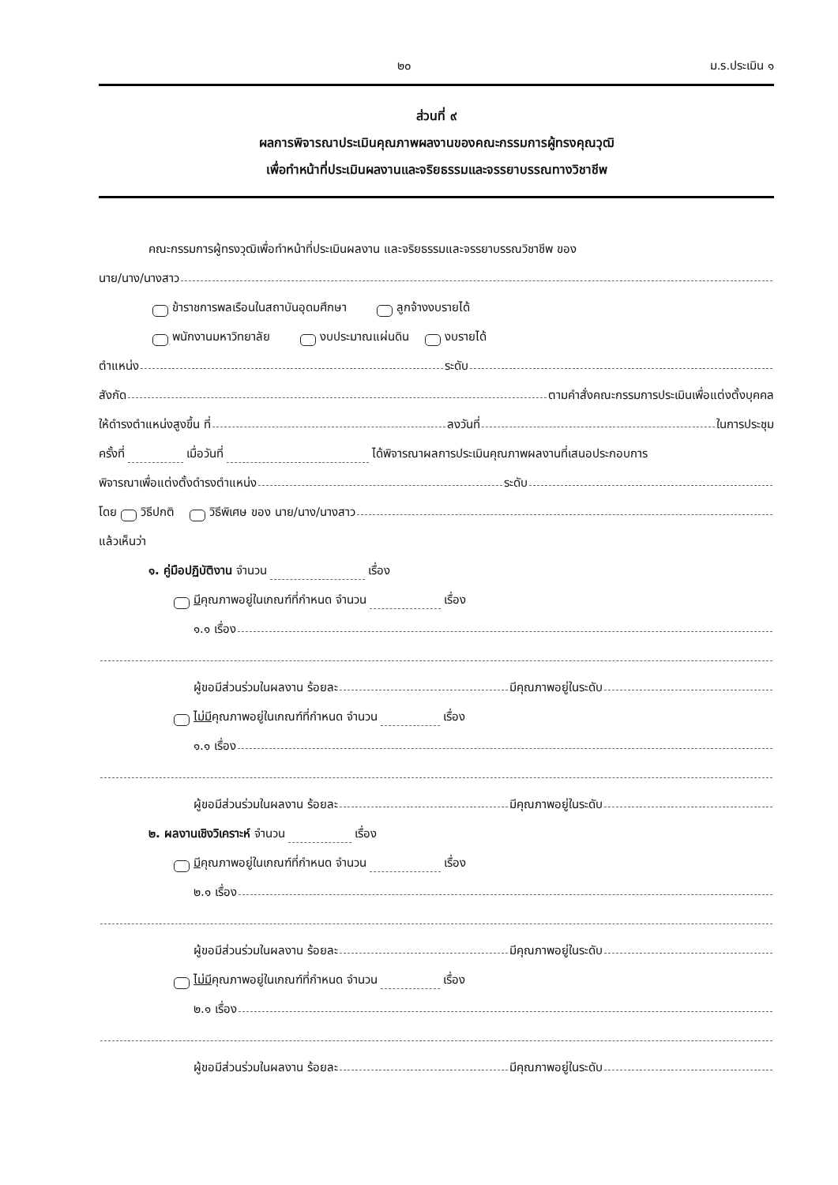๒๐ ม.ร.ประเมิน ๑
ส่วนที่ ๙
ผลการพิจารณาประเมินคุณภาพผลงานของคณะกรรมการผู้ทรงคุณวุฒิ
เพื่อทำหน้าที่ประเมินผลงานและจริยธรรมและจรรยาบรรณทางวิชาชีพ
คณะกรรมการผู้ทรงวุฒิเพื่อทำหน้าที่ประเมินผลงาน และจริยธรรมและจรรยาบรรณวิชาชีพ ของ
นาย/นาง/นางสาว
ข้าราชการพลเรือนในสถาบันอุดมศึกษา ลูกจ้างงบรายได้
พนักงานมหาวิทยาลัย งบประมาณแผ่นดิน งบรายได้
ตำแหน่ง ระดับ
สังกัด ตามคำสั่งคณะกรรมการประเมินเพื่อแต่งตั้งบุคคล
ให้ดำรงตำแหน่งสูงขึ้น ที่ ลงวันที่ ในการประชุม
ครั้งที่ เมื่อวันที่ ได้พิจารณาผลการประเมินคุณภาพผลงานที่เสนอประกอบการ
พิจารณาเพื่อแต่งตั้งดำรงตำแหน่ง ระดับ
โดย วิธีปกติ วิธีพิเศษ ของ นาย/นาง/นางสาว
แล้วเห็นว่า
๑. คู่มือปฏิบัติงาน จำนวน เรื่อง
มี คุณภาพอยู่ในเกณฑ์ที่กำหนด จำนวน เรื่อง
๑.๑ เรื่อง
ผู้ขอมีส่วนร่วมในผลงาน ร้อยละ มีคุณภาพอยู่ในระดับ
ไม่มี คุณภาพอยู่ในเกณฑ์ที่กำหนด จำนวน เรื่อง
๑.๑ เรื่อง
ผู้ขอมีส่วนร่วมในผลงาน ร้อยละ มีคุณภาพอยู่ในระดับ
๒. ผลงานเชิงวิเคราะห์ จำนวน เรื่อง
มี คุณภาพอยู่ในเกณฑ์ที่กำหนด จำนวน เรื่อง
๒.๑ เรื่อง
ผู้ขอมีส่วนร่วมในผลงาน ร้อยละ มีคุณภาพอยู่ในระดับ
ไม่มี คุณภาพอยู่ในเกณฑ์ที่กำหนด จำนวน เรื่อง
๒.๑ เรื่อง
ผู้ขอมีส่วนร่วมในผลงาน ร้อยละ มีคุณภาพอยู่ในระดับ